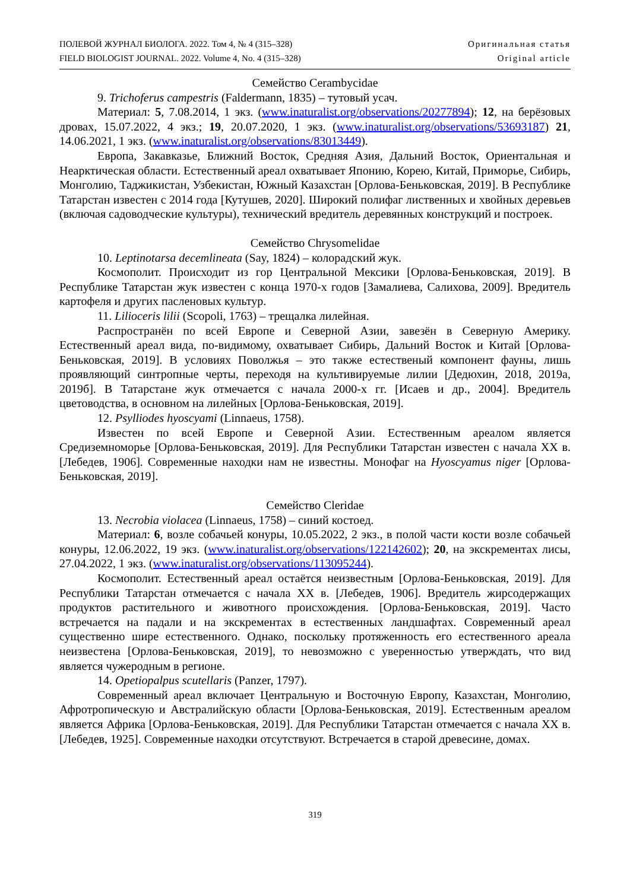ПОЛЕВОЙ ЖУРНАЛ БИОЛОГА. 2022. Том 4, № 4 (315–328)
FIELD BIOLOGIST JOURNAL. 2022. Volume 4, No. 4 (315–328)
Оригинальная статья
Original article
Семейство Cerambycidae
9. Trichoferus campestris (Faldermann, 1835) – тутовый усач.
Материал: 5, 7.08.2014, 1 экз. (www.inaturalist.org/observations/20277894); 12, на берёзовых дровах, 15.07.2022, 4 экз.; 19, 20.07.2020, 1 экз. (www.inaturalist.org/observations/53693187) 21, 14.06.2021, 1 экз. (www.inaturalist.org/observations/83013449).
Европа, Закавказье, Ближний Восток, Средняя Азия, Дальний Восток, Ориентальная и Неарктическая области. Естественный ареал охватывает Японию, Корею, Китай, Приморье, Сибирь, Монголию, Таджикистан, Узбекистан, Южный Казахстан [Орлова-Беньковская, 2019]. В Республике Татарстан известен с 2014 года [Кутушев, 2020]. Широкий полифаг лиственных и хвойных деревьев (включая садоводческие культуры), технический вредитель деревянных конструкций и построек.
Семейство Chrysomelidae
10. Leptinotarsa decemlineata (Say, 1824) – колорадский жук.
Космополит. Происходит из гор Центральной Мексики [Орлова-Беньковская, 2019]. В Республике Татарстан жук известен с конца 1970-х годов [Замалиева, Салихова, 2009]. Вредитель картофеля и других пасленовых культур.
11. Lilioceris lilii (Scopoli, 1763) – трещалка лилейная.
Распространён по всей Европе и Северной Азии, завезён в Северную Америку. Естественный ареал вида, по-видимому, охватывает Сибирь, Дальний Восток и Китай [Орлова-Беньковская, 2019]. В условиях Поволжья – это также естественый компонент фауны, лишь проявляющий синтропные черты, переходя на культивируемые лилии [Дедюхин, 2018, 2019а, 2019б]. В Татарстане жук отмечается с начала 2000-х гг. [Исаев и др., 2004]. Вредитель цветоводства, в основном на лилейных [Орлова-Беньковская, 2019].
12. Psylliodes hyoscyami (Linnaeus, 1758).
Известен по всей Европе и Северной Азии. Естественным ареалом является Средиземноморье [Орлова-Беньковская, 2019]. Для Республики Татарстан известен с начала XX в. [Лебедев, 1906]. Современные находки нам не известны. Монофаг на Hyoscyamus niger [Орлова-Беньковская, 2019].
Семейство Cleridae
13. Necrobia violacea (Linnaeus, 1758) – синий костоед.
Материал: 6, возле собачьей конуры, 10.05.2022, 2 экз., в полой части кости возле собачьей конуры, 12.06.2022, 19 экз. (www.inaturalist.org/observations/122142602); 20, на экскрементах лисы, 27.04.2022, 1 экз. (www.inaturalist.org/observations/113095244).
Космополит. Естественный ареал остаётся неизвестным [Орлова-Беньковская, 2019]. Для Республики Татарстан отмечается с начала XX в. [Лебедев, 1906]. Вредитель жирсодержащих продуктов растительного и животного происхождения. [Орлова-Беньковская, 2019]. Часто встречается на падали и на экскрементах в естественных ландшафтах. Современный ареал существенно шире естественного. Однако, поскольку протяженность его естественного ареала неизвестена [Орлова-Беньковская, 2019], то невозможно с уверенностью утверждать, что вид является чужеродным в регионе.
14. Opetiopalpus scutellaris (Panzer, 1797).
Современный ареал включает Центральную и Восточную Европу, Казахстан, Монголию, Афротропическую и Австралийскую области [Орлова-Беньковская, 2019]. Естественным ареалом является Африка [Орлова-Беньковская, 2019]. Для Республики Татарстан отмечается с начала XX в. [Лебедев, 1925]. Современные находки отсутствуют. Встречается в старой древесине, домах.
319